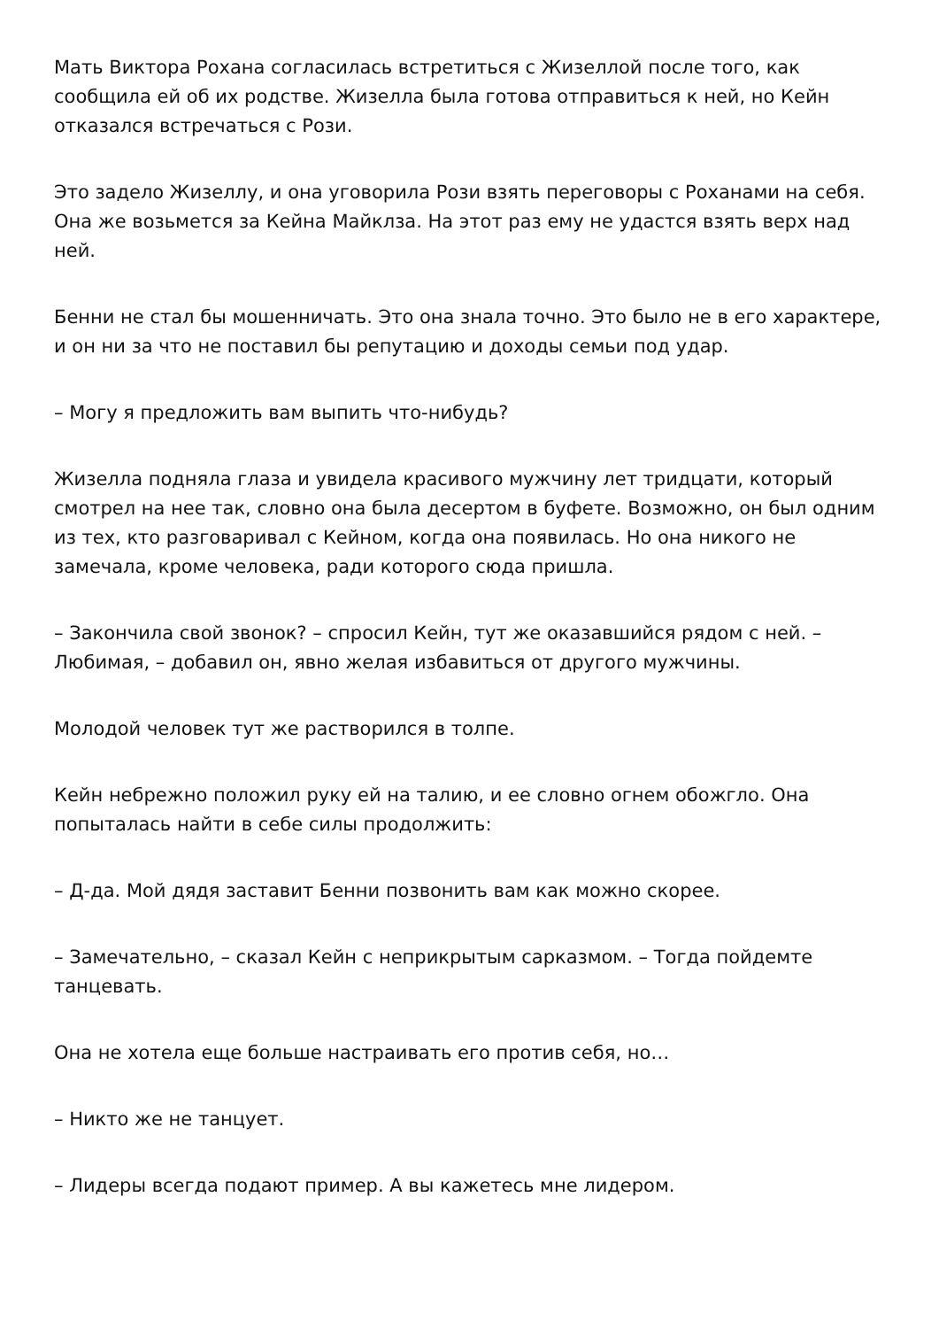Мать Виктора Рохана согласилась встретиться с Жизеллой после того, как сообщила ей об их родстве. Жизелла была готова отправиться к ней, но Кейн отказался встречаться с Рози.
Это задело Жизеллу, и она уговорила Рози взять переговоры с Роханами на себя. Она же возьмется за Кейна Майклза. На этот раз ему не удастся взять верх над ней.
Бенни не стал бы мошенничать. Это она знала точно. Это было не в его характере, и он ни за что не поставил бы репутацию и доходы семьи под удар.
– Могу я предложить вам выпить что-нибудь?
Жизелла подняла глаза и увидела красивого мужчину лет тридцати, который смотрел на нее так, словно она была десертом в буфете. Возможно, он был одним из тех, кто разговаривал с Кейном, когда она появилась. Но она никого не замечала, кроме человека, ради которого сюда пришла.
– Закончила свой звонок? – спросил Кейн, тут же оказавшийся рядом с ней. – Любимая, – добавил он, явно желая избавиться от другого мужчины.
Молодой человек тут же растворился в толпе.
Кейн небрежно положил руку ей на талию, и ее словно огнем обожгло. Она попыталась найти в себе силы продолжить:
– Д-да. Мой дядя заставит Бенни позвонить вам как можно скорее.
– Замечательно, – сказал Кейн с неприкрытым сарказмом. – Тогда пойдемте танцевать.
Она не хотела еще больше настраивать его против себя, но…
– Никто же не танцует.
– Лидеры всегда подают пример. А вы кажетесь мне лидером.